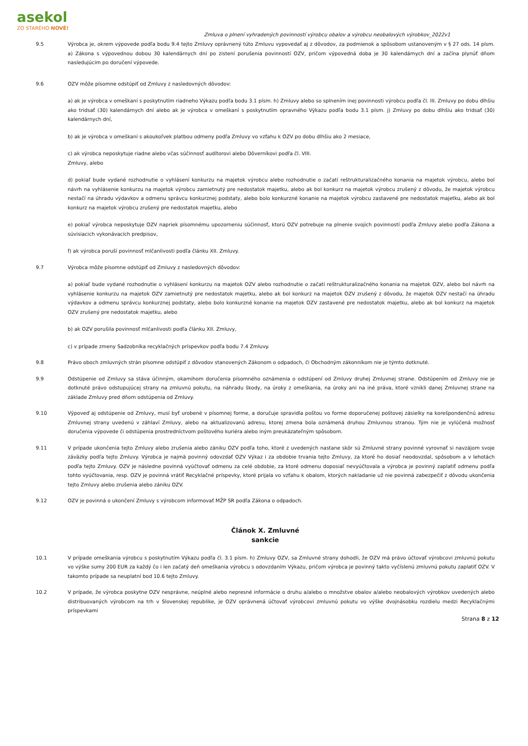asekol
ZO STARÉHO NOVÉ!
Zmluva o plnení vyhradených povinností výrobcu obalov a výrobcu neobalových výrobkov_2022v1
9.5 Výrobca je, okrem výpovede podľa bodu 9.4 tejto Zmluvy oprávnený túto Zmluvu vypovedať aj z dôvodov, za podmienok a spôsobom ustanoveným v § 27 ods. 14 písm. a) Zákona s výpovednou dobou 30 kalendárnych dní po zistení porušenia povinností OZV, pričom výpovedná doba je 30 kalendárnych dní a začína plynúť dňom nasledujúcim po doručení výpovede.
9.6 OZV môže písomne odstúpiť od Zmluvy z nasledovných dôvodov:
a) ak je výrobca v omeškaní s poskytnutím riadneho Výkazu podľa bodu 3.1 písm. h) Zmluvy alebo so splnením inej povinnosti výrobcu podľa čl. III. Zmluvy po dobu dlhšiu ako tridsať (30) kalendárnych dní alebo ak je výrobca v omeškaní s poskytnutím opravného Výkazu podľa bodu 3.1 písm. j) Zmluvy po dobu dlhšiu ako tridsať (30) kalendárnych dní,
b) ak je výrobca v omeškaní s akoukoľvek platbou odmeny podľa Zmluvy vo vzťahu k OZV po dobu dlhšiu ako 2 mesiace,
c) ak výrobca neposkytuje riadne alebo včas súčinnosť audítorovi alebo Dôverníkovi podľa čl. VIII.
Zmluvy, alebo
d) pokiaľ bude vydané rozhodnutie o vyhlásení konkurzu na majetok výrobcu alebo rozhodnutie o začatí reštrukturalizačného konania na majetok výrobcu, alebo bol návrh na vyhlásenie konkurzu na majetok výrobcu zamietnutý pre nedostatok majetku, alebo ak bol konkurz na majetok výrobcu zrušený z dôvodu, že majetok výrobcu nestačí na úhradu výdavkov a odmenu správcu konkurznej podstaty, alebo bolo konkurzné konanie na majetok výrobcu zastavené pre nedostatok majetku, alebo ak bol konkurz na majetok výrobcu zrušený pre nedostatok majetku, alebo
e) pokiaľ výrobca neposkytuje OZV napriek písomnému upozorneniu súčinnosť, ktorú OZV potrebuje na plnenie svojich povinností podľa Zmluvy alebo podľa Zákona a súvisiacich vykonávacích predpisov,
f) ak výrobca poruší povinnosť mlčanlivosti podľa článku XII. Zmluvy.
9.7 Výrobca môže písomne odstúpiť od Zmluvy z nasledovných dôvodov:
a) pokiaľ bude vydané rozhodnutie o vyhlásení konkurzu na majetok OZV alebo rozhodnutie o začatí reštrukturalizačného konania na majetok OZV, alebo bol návrh na vyhlásenie konkurzu na majetok OZV zamietnutý pre nedostatok majetku, alebo ak bol konkurz na majetok OZV zrušený z dôvodu, že majetok OZV nestačí na úhradu výdavkov a odmenu správcu konkurznej podstaty, alebo bolo konkurzné konanie na majetok OZV zastavené pre nedostatok majetku, alebo ak bol konkurz na majetok OZV zrušený pre nedostatok majetku, alebo
b) ak OZV porušila povinnosť mlčanlivosti podľa článku XII. Zmluvy,
c) v prípade zmeny Sadzobníka recyklačných príspevkov podľa bodu 7.4 Zmluvy.
9.8 Právo oboch zmluvných strán písomne odstúpiť z dôvodov stanovených Zákonom o odpadoch, či Obchodným zákonníkom nie je týmto dotknuté.
9.9 Odstúpenie od Zmluvy sa stáva účinným, okamihom doručenia písomného oznámenia o odstúpení od Zmluvy druhej Zmluvnej strane. Odstúpením od Zmluvy nie je dotknuté právo odstupujúcej strany na zmluvnú pokutu, na náhradu škody, na úroky z omeškania, na úroky ani na iné práva, ktoré vznikli danej Zmluvnej strane na základe Zmluvy pred dňom odstúpenia od Zmluvy.
9.10 Výpoveď aj odstúpenie od Zmluvy, musí byť urobené v písomnej forme, a doručuje spravidla poštou vo forme doporučenej poštovej zásielky na korešpondenčnú adresu Zmluvnej strany uvedenú v záhlaví Zmluvy, alebo na aktualizovanú adresu, ktorej zmena bola oznámená druhou Zmluvnou stranou. Tým nie je vylúčená možnosť doručenia výpovede či odstúpenia prostredníctvom poštového kuriéra alebo iným preukázateľným spôsobom.
9.11 V prípade ukončenia tejto Zmluvy alebo zrušenia alebo zániku OZV podľa toho, ktoré z uvedených nastane skôr sú Zmluvné strany povinné vyrovnať si navzájom svoje záväzky podľa tejto Zmluvy. Výrobca je najmä povinný odovzdať OZV Výkaz i za obdobie trvania tejto Zmluvy, za ktoré ho dosiaľ neodovzdal, spôsobom a v lehotách podľa tejto Zmluvy. OZV je následne povinná vyúčtovať odmenu za celé obdobie, za ktoré odmenu doposiaľ nevyúčtovala a výrobca je povinný zaplatiť odmenu podľa tohto vyúčtovania, resp. OZV je povinná vrátiť Recyklačné príspevky, ktoré prijala vo vzťahu k obalom, ktorých nakladanie už nie povinná zabezpečiť z dôvodu ukončenia tejto Zmluvy alebo zrušenia alebo zániku OZV.
9.12 OZV je povinná o ukončení Zmluvy s výrobcom informovať MŽP SR podľa Zákona o odpadoch.
Článok X. Zmluvné
sankcie
10.1 V prípade omeškania výrobcu s poskytnutím Výkazu podľa čl. 3.1 písm. h) Zmluvy OZV, sa Zmluvné strany dohodli, že OZV má právo účtovať výrobcovi zmluvnú pokutu vo výške sumy 200 EUR za každý čo i len začatý deň omeškania výrobcu s odovzdaním Výkazu, pričom výrobca je povinný takto vyčíslenú zmluvnú pokutu zaplatiť OZV. V takomto prípade sa neuplatní bod 10.6 tejto Zmluvy.
10.2 V prípade, že výrobca poskytne OZV nesprávne, neúplné alebo nepresné informácie o druhu a/alebo o množstve obalov a/alebo neobalových výrobkov uvedených alebo distribuovaných výrobcom na trh v Slovenskej republike, je OZV oprávnená účtovať výrobcovi zmluvnú pokutu vo výške dvojnásobku rozdielu medzi Recyklačnými príspevkami
Strana 8 z 12